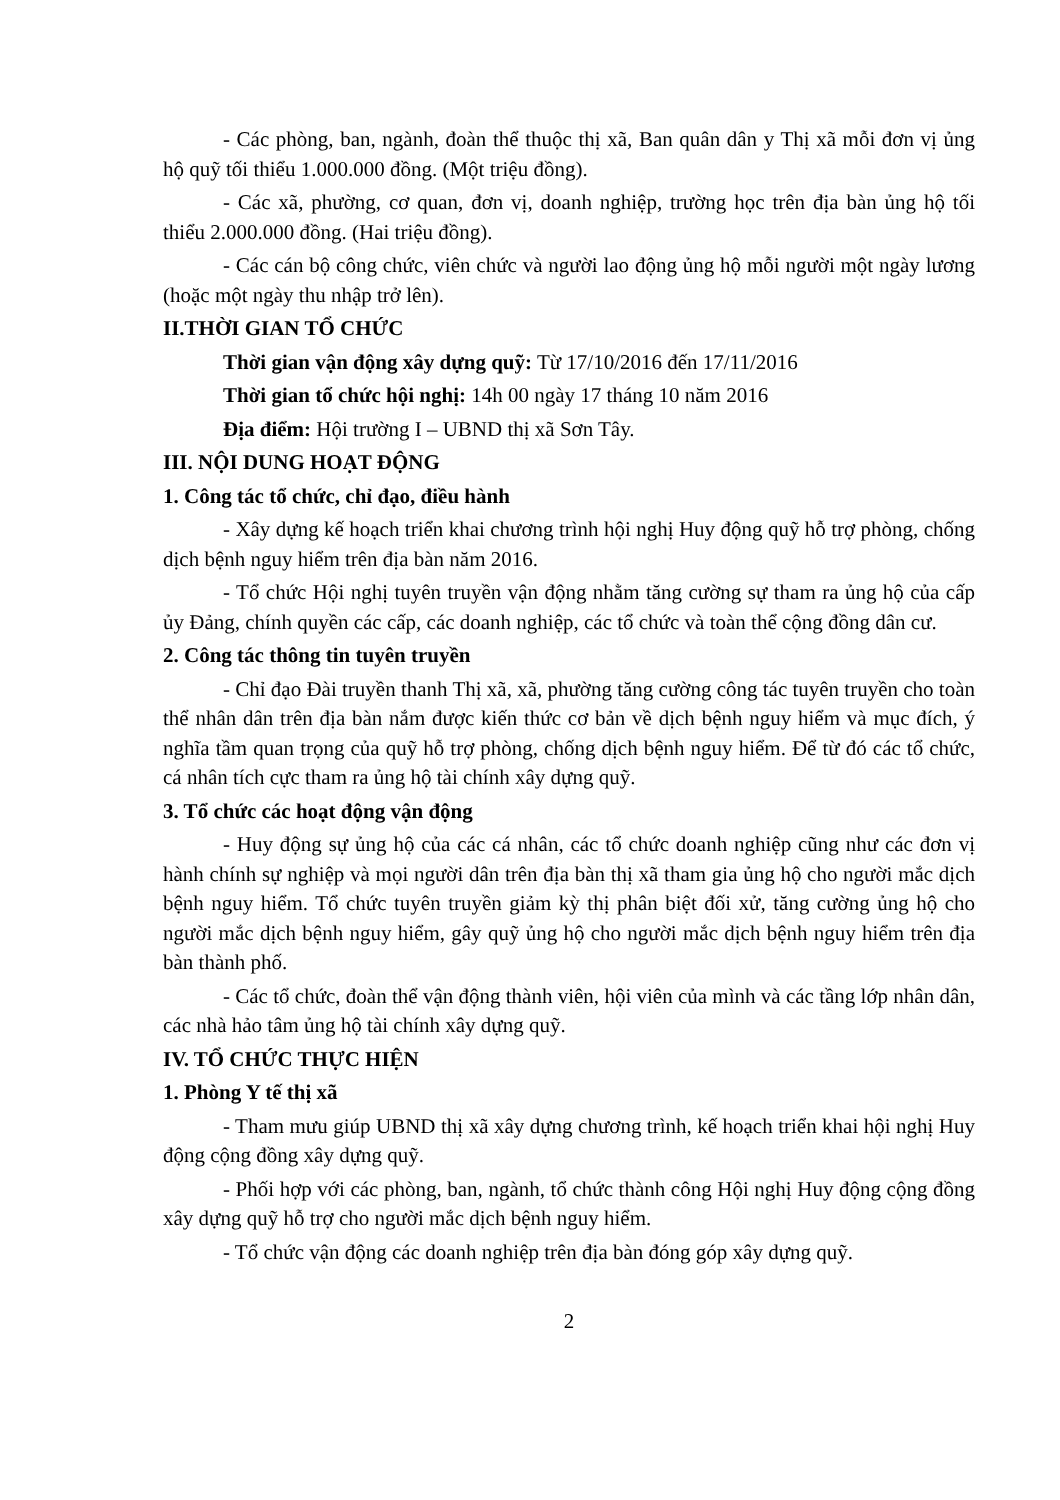- Các phòng, ban, ngành, đoàn thể thuộc thị xã, Ban quân dân y Thị xã mỗi đơn vị ủng hộ quỹ tối thiểu 1.000.000 đồng. (Một triệu đồng).
- Các xã, phường, cơ quan, đơn vị, doanh nghiệp, trường học trên địa bàn ủng hộ tối thiểu 2.000.000 đồng. (Hai triệu đồng).
- Các cán bộ công chức, viên chức và người lao động ủng hộ mỗi người một ngày lương (hoặc một ngày thu nhập trở lên).
II.THỜI GIAN TỔ CHỨC
Thời gian vận động xây dựng quỹ: Từ 17/10/2016 đến 17/11/2016
Thời gian tổ chức hội nghị: 14h 00 ngày 17 tháng 10 năm 2016
Địa điểm: Hội trường I – UBND thị xã Sơn Tây.
III. NỘI DUNG HOẠT ĐỘNG
1. Công tác tổ chức, chỉ đạo, điều hành
- Xây dựng kế hoạch triển khai chương trình hội nghị Huy động quỹ hỗ trợ phòng, chống dịch bệnh nguy hiểm trên địa bàn năm 2016.
- Tổ chức Hội nghị tuyên truyền vận động nhằm tăng cường sự tham ra ủng hộ của cấp ủy Đảng, chính quyền các cấp, các doanh nghiệp, các tổ chức và toàn thể cộng đồng dân cư.
2. Công tác thông tin tuyên truyền
- Chỉ đạo Đài truyền thanh Thị xã, xã, phường tăng cường công tác tuyên truyền cho toàn thể nhân dân trên địa bàn nắm được kiến thức cơ bản về dịch bệnh nguy hiểm và mục đích, ý nghĩa tầm quan trọng của quỹ hỗ trợ phòng, chống dịch bệnh nguy hiểm. Để từ đó các tổ chức, cá nhân tích cực tham ra ủng hộ tài chính xây dựng quỹ.
3. Tổ chức các hoạt động vận động
- Huy động sự ủng hộ của các cá nhân, các tổ chức doanh nghiệp cũng như các đơn vị hành chính sự nghiệp và mọi người dân trên địa bàn thị xã tham gia ủng hộ cho người mắc dịch bệnh nguy hiểm. Tổ chức tuyên truyền giảm kỳ thị phân biệt đối xử, tăng cường ủng hộ cho người mắc dịch bệnh nguy hiểm, gây quỹ ủng hộ cho người mắc dịch bệnh nguy hiểm trên địa bàn thành phố.
- Các tổ chức, đoàn thể vận động thành viên, hội viên của mình và các tầng lớp nhân dân, các nhà hảo tâm ủng hộ tài chính xây dựng quỹ.
IV. TỔ CHỨC THỰC HIỆN
1. Phòng Y tế thị xã
- Tham mưu giúp UBND thị xã xây dựng chương trình, kế hoạch triển khai hội nghị Huy động cộng đồng xây dựng quỹ.
- Phối hợp với các phòng, ban, ngành, tổ chức thành công Hội nghị Huy động cộng đồng xây dựng quỹ hỗ trợ cho người mắc dịch bệnh nguy hiểm.
- Tổ chức vận động các doanh nghiệp trên địa bàn đóng góp xây dựng quỹ.
2